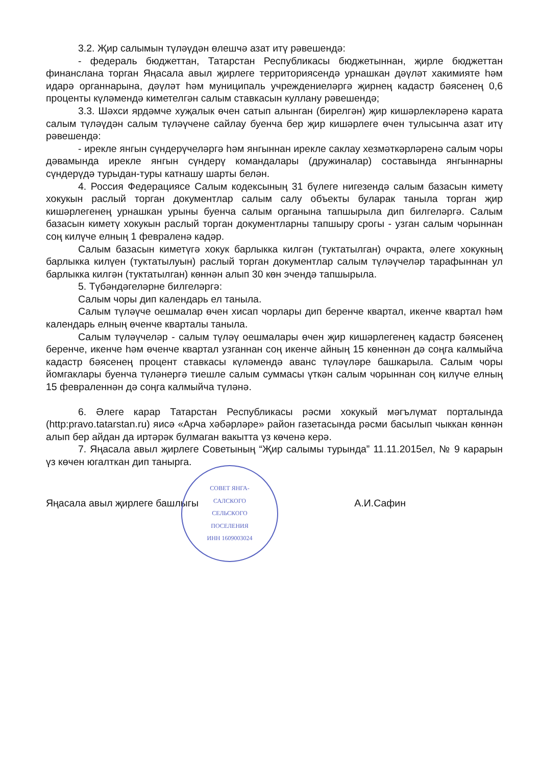3.2. Җир салымын түләүдән өлешчә азат итү рәвешендә:
- федераль бюджеттан, Татарстан Республикасы бюджетыннан, җирле бюджеттан финанслана торган Яңасала авыл җирлеге территориясендә урнашкан дәүләт хакимияте һәм идарә органнарына, дәүләт һәм муниципаль учреждениеләргә җирнең кадастр бәясенең 0,6 проценты күләмендә киметелгән салым ставкасын куллану рәвешендә;
3.3. Шәхси ярдәмче хуҗалык өчен сатып алынган (бирелгән) җир кишәрлекләренә карата салым түләүдән салым түләүчене сайлау буенча бер җир кишәрлеге өчен тулысынча азат итү рәвешендә:
- ирекле янгын сүндерүчеләргә һәм янгыннан ирекле саклау хезмәткәрләренә салым чоры дәвамында ирекле янгын сүндерү командалары (дружиналар) составында янгыннарны сүндерүдә турыдан-туры катнашу шарты белән.
4. Россия Федерациясе Салым кодексының 31 бүлеге нигезендә салым базасын киметү хокукын раслый торган документлар салым салу объекты буларак танылa торган җир кишәрлегенең урнашкан урыны буенча салым органына тапшырыла дип билгеләргә. Салым базасын киметү хокукын раслый торган документларны тапшыру срогы - узган салым чорыннан соң килүче елның 1 февраленә кадәр.
Салым базасын киметүгә хокук барлыкка килгән (туктатылган) очракта, әлеге хокукның барлыкка килүен (туктатылуын) раслый торган документлар салым түләүчеләр тарафыннан ул барлыкка килгән (туктатылган) көннән алып 30 көн эчендә тапшырыла.
5. Түбәндәгеләрне билгеләргә:
Салым чоры дип календарь ел танылa.
Салым түләүче оешмалар өчен хисап чорлары дип беренче квартал, икенче квартал һәм календарь елның өченче кварталы танылa.
Салым түләүчеләр - салым түләү оешмалары өчен җир кишәрлегенең кадастр бәясенең беренче, икенче һәм өченче квартал узганнан соң икенче айның 15 көненнән дә соңга калмыйча кадастр бәясенең процент ставкасы күләмендә аванс түләүләре башкарыла. Салым чоры йомгаклары буенча түләнергә тиешле салым суммасы үткән салым чорыннан соң килүче елның 15 февраленнән дә соңга калмыйча түләнә.
6. Әлеге карар Татарстан Республикасы рәсми хокукый мәгълүмат порталында (http:pravo.tatarstan.ru) яисә «Арча хәбәрләре» район газетасында рәсми басылып чыккан көннән алып бер айдан да иртәрәк булмаган вакытта үз көченә керә.
7. Яңасала авыл җирлеге Советының “Җир салымы турында” 11.11.2015ел, № 9 карарын үз көчен югалткан дип танырга.
СОВЕТ ЯНГА-САЛСКОГО СЕЛЬСКОГО ПОСЕЛЕНИЯ
ИНН 1609003024
Яңасала авыл җирлеге башлыгы А.И.Сафин